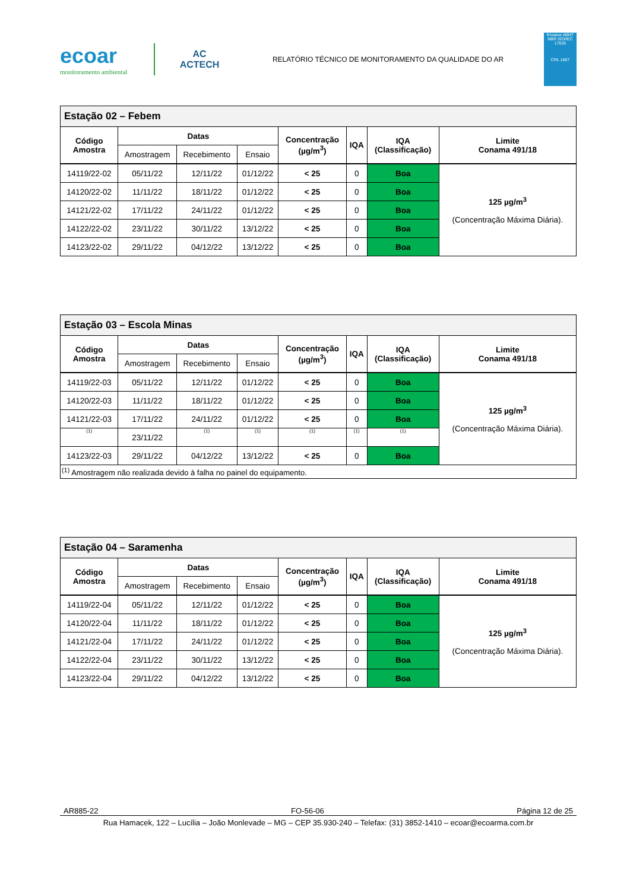ecoar
monitoramento ambiental
AC
ACTECH
RELATÓRIO TÉCNICO DE MONITORAMENTO DA QUALIDADE DO AR
Ensaios ABNT NBR ISO/IEC 17025
CRL 1567
| Estação 02 – Febem | | | | | | | |
| Código Amostra | Datas | | | Concentração (µg/m<sup>3</sup>) | IQA | IQA (Classificação) | Limite Conama 491/18 |
| | Amostragem | Recebimento | Ensaio | | | | |
| 14119/22-02 | 05/11/22 | 12/11/22 | 01/12/22 | < 25 | 0 | Boa | 125 µg/m<sup>3</sup> (Concentração Máxima Diária). |
| 14120/22-02 | 11/11/22 | 18/11/22 | 01/12/22 | < 25 | 0 | Boa | |
| 14121/22-02 | 17/11/22 | 24/11/22 | 01/12/22 | < 25 | 0 | Boa | |
| 14122/22-02 | 23/11/22 | 30/11/22 | 13/12/22 | < 25 | 0 | Boa | |
| 14123/22-02 | 29/11/22 | 04/12/22 | 13/12/22 | < 25 | 0 | Boa | |
| Estação 03 – Escola Minas | | | | | | | |
| Código Amostra | Datas | | | Concentração (µg/m<sup>3</sup>) | IQA | IQA (Classificação) | Limite Conama 491/18 |
| | Amostragem | Recebimento | Ensaio | | | | |
| 14119/22-03 | 05/11/22 | 12/11/22 | 01/12/22 | < 25 | 0 | Boa | 125 µg/m<sup>3</sup> (Concentração Máxima Diária). |
| 14120/22-03 | 11/11/22 | 18/11/22 | 01/12/22 | < 25 | 0 | Boa | |
| 14121/22-03 | 17/11/22 | 24/11/22 | 01/12/22 | < 25 | 0 | Boa | |
| (1) | 23/11/22 | (1) | (1) | (1) | (1) | (1) | |
| 14123/22-03 | 29/11/22 | 04/12/22 | 13/12/22 | < 25 | 0 | Boa | |
| <sup>(1)</sup> Amostragem não realizada devido à falha no painel do equipamento. | | | | | | | |
| Estação 04 – Saramenha | | | | | | | |
| Código Amostra | Datas | | | Concentração (µg/m<sup>3</sup>) | IQA | IQA (Classificação) | Limite Conama 491/18 |
| | Amostragem | Recebimento | Ensaio | | | | |
| 14119/22-04 | 05/11/22 | 12/11/22 | 01/12/22 | < 25 | 0 | Boa | 125 µg/m<sup>3</sup> (Concentração Máxima Diária). |
| 14120/22-04 | 11/11/22 | 18/11/22 | 01/12/22 | < 25 | 0 | Boa | |
| 14121/22-04 | 17/11/22 | 24/11/22 | 01/12/22 | < 25 | 0 | Boa | |
| 14122/22-04 | 23/11/22 | 30/11/22 | 13/12/22 | < 25 | 0 | Boa | |
| 14123/22-04 | 29/11/22 | 04/12/22 | 13/12/22 | < 25 | 0 | Boa | |
AR885-22 FO-56-06 Página 12 de 25
Rua Hamacek, 122 – Lucília – João Monlevade – MG – CEP 35.930-240 – Telefax: (31) 3852-1410 – ecoar@ecoarma.com.br